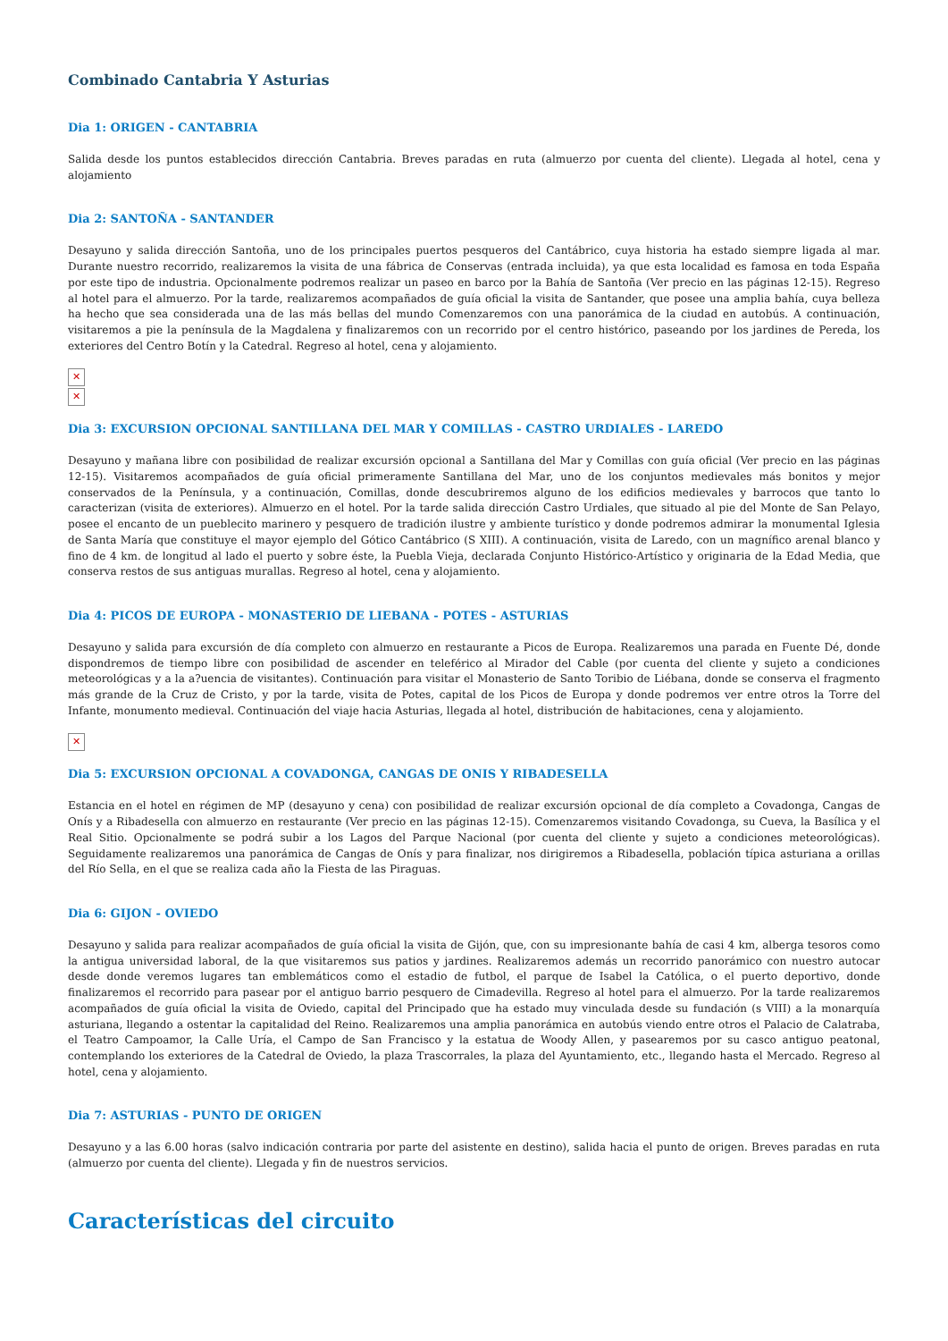Combinado Cantabria Y Asturias
Dia 1: ORIGEN - CANTABRIA
Salida desde los puntos establecidos dirección Cantabria. Breves paradas en ruta (almuerzo por cuenta del cliente). Llegada al hotel, cena y alojamiento
Dia 2: SANTOÑA - SANTANDER
Desayuno y salida dirección Santoña, uno de los principales puertos pesqueros del Cantábrico, cuya historia ha estado siempre ligada al mar. Durante nuestro recorrido, realizaremos la visita de una fábrica de Conservas (entrada incluida), ya que esta localidad es famosa en toda España por este tipo de industria. Opcionalmente podremos realizar un paseo en barco por la Bahía de Santoña (Ver precio en las páginas 12-15). Regreso al hotel para el almuerzo. Por la tarde, realizaremos acompañados de guía oficial la visita de Santander, que posee una amplia bahía, cuya belleza ha hecho que sea considerada una de las más bellas del mundo Comenzaremos con una panorámica de la ciudad en autobús. A continuación, visitaremos a pie la península de la Magdalena y finalizaremos con un recorrido por el centro histórico, paseando por los jardines de Pereda, los exteriores del Centro Botín y la Catedral. Regreso al hotel, cena y alojamiento.
✕
✕
Dia 3: EXCURSION OPCIONAL SANTILLANA DEL MAR Y COMILLAS - CASTRO URDIALES - LAREDO
Desayuno y mañana libre con posibilidad de realizar excursión opcional a Santillana del Mar y Comillas con guía oficial (Ver precio en las páginas 12-15). Visitaremos acompañados de guía oficial primeramente Santillana del Mar, uno de los conjuntos medievales más bonitos y mejor conservados de la Península, y a continuación, Comillas, donde descubriremos alguno de los edificios medievales y barrocos que tanto lo caracterizan (visita de exteriores). Almuerzo en el hotel. Por la tarde salida dirección Castro Urdiales, que situado al pie del Monte de San Pelayo, posee el encanto de un pueblecito marinero y pesquero de tradición ilustre y ambiente turístico y donde podremos admirar la monumental Iglesia de Santa María que constituye el mayor ejemplo del Gótico Cantábrico (S XIII). A continuación, visita de Laredo, con un magnífico arenal blanco y fino de 4 km. de longitud al lado el puerto y sobre éste, la Puebla Vieja, declarada Conjunto Histórico-Artístico y originaria de la Edad Media, que conserva restos de sus antiguas murallas. Regreso al hotel, cena y alojamiento.
Dia 4: PICOS DE EUROPA - MONASTERIO DE LIEBANA - POTES - ASTURIAS
Desayuno y salida para excursión de día completo con almuerzo en restaurante a Picos de Europa. Realizaremos una parada en Fuente Dé, donde dispondremos de tiempo libre con posibilidad de ascender en teleférico al Mirador del Cable (por cuenta del cliente y sujeto a condiciones meteorológicas y a la a?uencia de visitantes). Continuación para visitar el Monasterio de Santo Toribio de Liébana, donde se conserva el fragmento más grande de la Cruz de Cristo, y por la tarde, visita de Potes, capital de los Picos de Europa y donde podremos ver entre otros la Torre del Infante, monumento medieval. Continuación del viaje hacia Asturias, llegada al hotel, distribución de habitaciones, cena y alojamiento.
✕
Dia 5: EXCURSION OPCIONAL A COVADONGA, CANGAS DE ONIS Y RIBADESELLA
Estancia en el hotel en régimen de MP (desayuno y cena) con posibilidad de realizar excursión opcional de día completo a Covadonga, Cangas de Onís y a Ribadesella con almuerzo en restaurante (Ver precio en las páginas 12-15). Comenzaremos visitando Covadonga, su Cueva, la Basílica y el Real Sitio. Opcionalmente se podrá subir a los Lagos del Parque Nacional (por cuenta del cliente y sujeto a condiciones meteorológicas). Seguidamente realizaremos una panorámica de Cangas de Onís y para finalizar, nos dirigiremos a Ribadesella, población típica asturiana a orillas del Río Sella, en el que se realiza cada año la Fiesta de las Piraguas.
Dia 6: GIJON - OVIEDO
Desayuno y salida para realizar acompañados de guía oficial la visita de Gijón, que, con su impresionante bahía de casi 4 km, alberga tesoros como la antigua universidad laboral, de la que visitaremos sus patios y jardines. Realizaremos además un recorrido panorámico con nuestro autocar desde donde veremos lugares tan emblemáticos como el estadio de futbol, el parque de Isabel la Católica, o el puerto deportivo, donde finalizaremos el recorrido para pasear por el antiguo barrio pesquero de Cimadevilla. Regreso al hotel para el almuerzo. Por la tarde realizaremos acompañados de guía oficial la visita de Oviedo, capital del Principado que ha estado muy vinculada desde su fundación (s VIII) a la monarquía asturiana, llegando a ostentar la capitalidad del Reino. Realizaremos una amplia panorámica en autobús viendo entre otros el Palacio de Calatraba, el Teatro Campoamor, la Calle Uría, el Campo de San Francisco y la estatua de Woody Allen, y pasearemos por su casco antiguo peatonal, contemplando los exteriores de la Catedral de Oviedo, la plaza Trascorrales, la plaza del Ayuntamiento, etc., llegando hasta el Mercado. Regreso al hotel, cena y alojamiento.
Dia 7: ASTURIAS - PUNTO DE ORIGEN
Desayuno y a las 6.00 horas (salvo indicación contraria por parte del asistente en destino), salida hacia el punto de origen. Breves paradas en ruta (almuerzo por cuenta del cliente). Llegada y fin de nuestros servicios.
Características del circuito